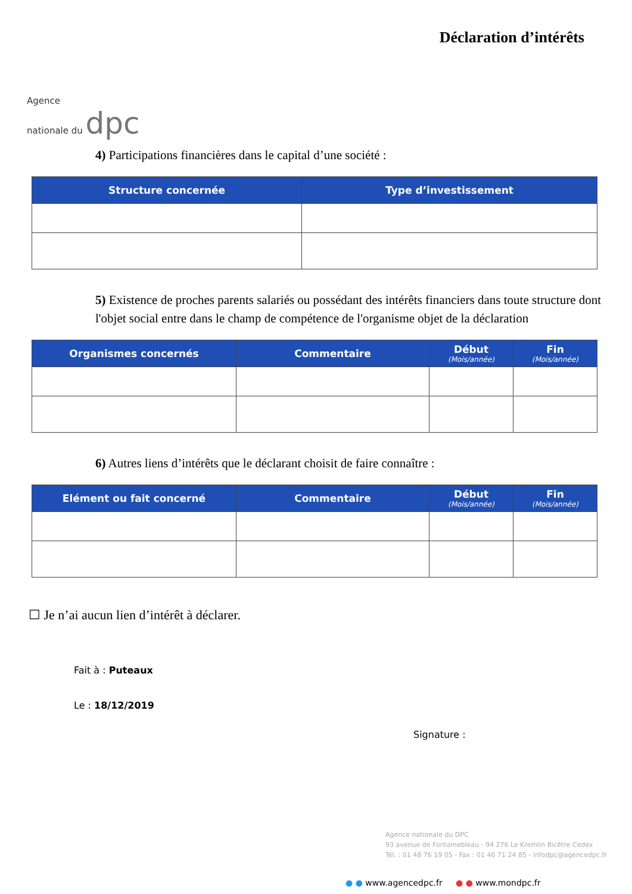Agence
nationale du dpc
Déclaration d’intérêts
4) Participations financières dans le capital d’une société :
| Structure concernée | Type d’investissement |
| --- | --- |
5) Existence de proches parents salariés ou possédant des intérêts financiers dans toute structure dont l'objet social entre dans le champ de compétence de l'organisme objet de la déclaration
| Organismes concernés | Commentaire | Début (Mois/année) | Fin (Mois/année) |
| --- | --- | --- | --- |
6) Autres liens d’intérêts que le déclarant choisit de faire connaître :
| Elément ou fait concerné | Commentaire | Début (Mois/année) | Fin (Mois/année) |
| --- | --- | --- | --- |
☐ Je n’ai aucun lien d’intérêt à déclarer.
Fait à : Puteaux
Le : 18/12/2019
Signature :
Agence nationale du DPC
93 avenue de Fontainebleau - 94 276 Le Kremlin Bicêtre Cedex
Tél. : 01 48 76 19 05 - Fax : 01 46 71 24 85 - infodpc@agencedpc.fr
● ● www.agencedpc.fr ● ● www.mondpc.fr